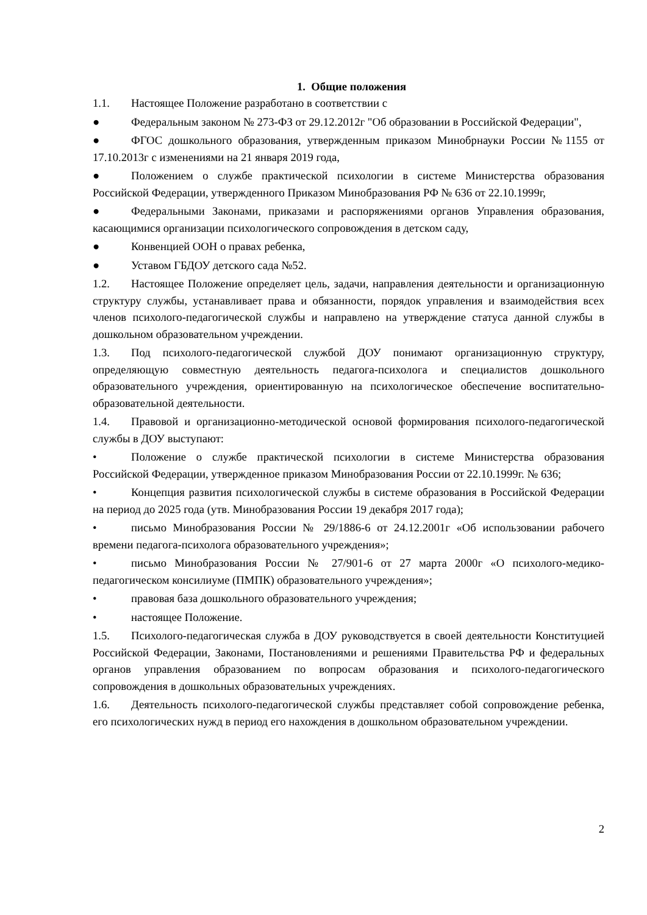1. Общие положения
1.1. Настоящее Положение разработано в соответствии с
● Федеральным законом № 273-ФЗ от 29.12.2012г "Об образовании в Российской Федерации",
● ФГОС дошкольного образования, утвержденным приказом Минобрнауки России №1155 от 17.10.2013г с изменениями на 21 января 2019 года,
● Положением о службе практической психологии в системе Министерства образования Российской Федерации, утвержденного Приказом Минобразования РФ № 636 от 22.10.1999г,
● Федеральными Законами, приказами и распоряжениями органов Управления образования, касающимися организации психологического сопровождения в детском саду,
● Конвенцией ООН о правах ребенка,
● Уставом ГБДОУ детского сада №52.
1.2. Настоящее Положение определяет цель, задачи, направления деятельности и организационную структуру службы, устанавливает права и обязанности, порядок управления и взаимодействия всех членов психолого-педагогической службы и направлено на утверждение статуса данной службы в дошкольном образовательном учреждении.
1.3. Под психолого-педагогической службой ДОУ понимают организационную структуру, определяющую совместную деятельность педагога-психолога и специалистов дошкольного образовательного учреждения, ориентированную на психологическое обеспечение воспитательно-образовательной деятельности.
1.4. Правовой и организационно-методической основой формирования психолого-педагогической службы в ДОУ выступают:
• Положение о службе практической психологии в системе Министерства образования Российской Федерации, утвержденное приказом Минобразования России от 22.10.1999г. № 636;
• Концепция развития психологической службы в системе образования в Российской Федерации на период до 2025 года (утв. Минобразования России 19 декабря 2017 года);
• письмо Минобразования России № 29/1886-6 от 24.12.2001г «Об использовании рабочего времени педагога-психолога образовательного учреждения»;
• письмо Минобразования России № 27/901-6 от 27 марта 2000г «О психолого-медико-педагогическом консилиуме (ПМПК) образовательного учреждения»;
• правовая база дошкольного образовательного учреждения;
• настоящее Положение.
1.5. Психолого-педагогическая служба в ДОУ руководствуется в своей деятельности Конституцией Российской Федерации, Законами, Постановлениями и решениями Правительства РФ и федеральных органов управления образованием по вопросам образования и психолого-педагогического сопровождения в дошкольных образовательных учреждениях.
1.6. Деятельность психолого-педагогической службы представляет собой сопровождение ребенка, его психологических нужд в период его нахождения в дошкольном образовательном учреждении.
2